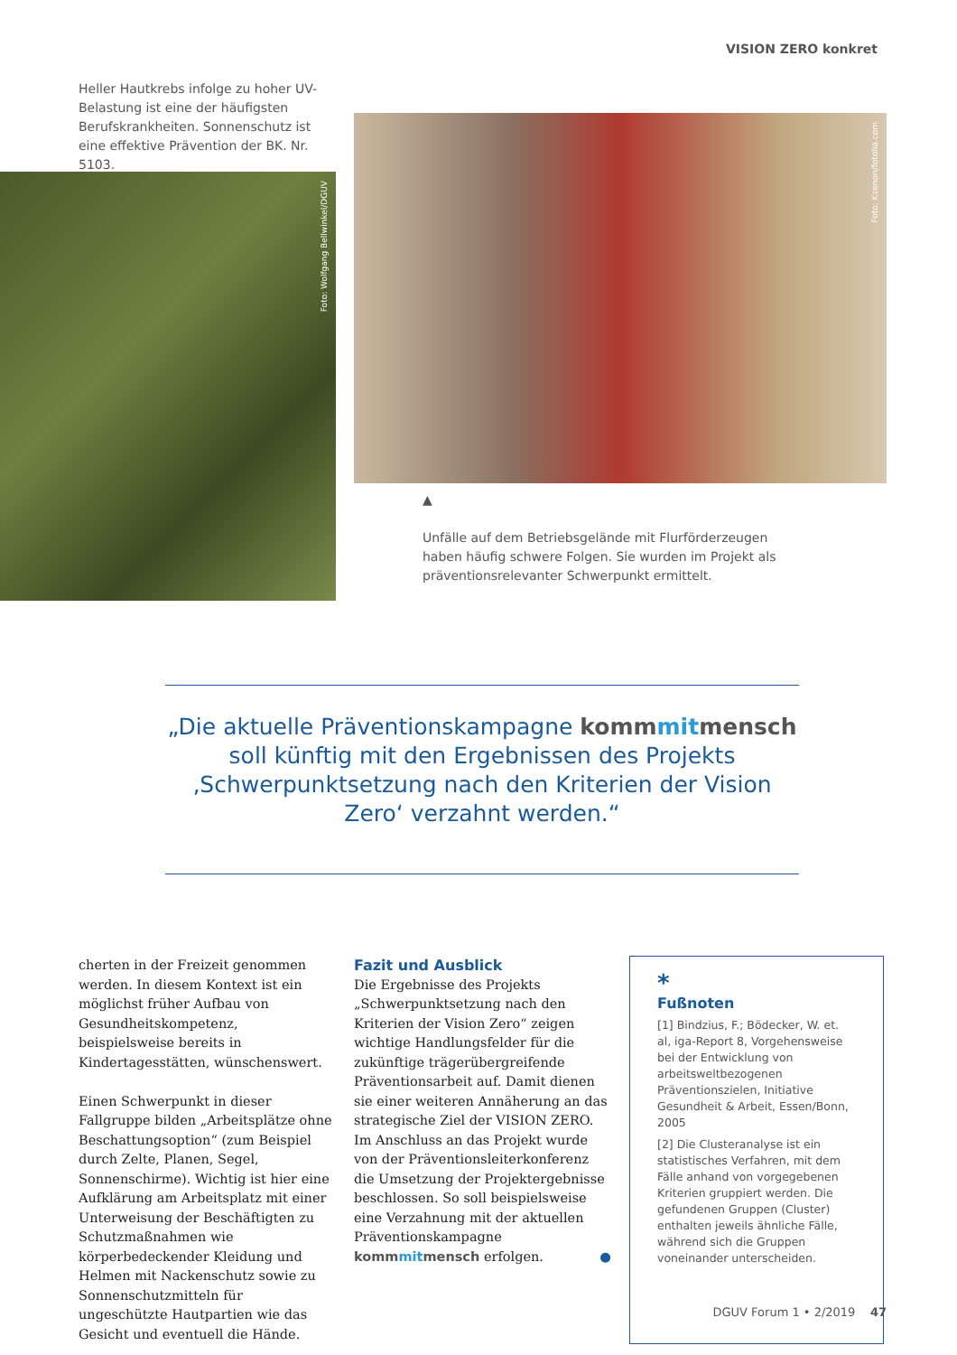VISION ZERO konkret
Heller Hautkrebs infolge zu hoher UV-Belastung ist eine der häufigsten Berufskrankheiten. Sonnenschutz ist eine effektive Prävention der BK. Nr. 5103.
▼
Foto: Wolfgang Bellwinkel/DGUV
Foto: Kzenon/fotolia.com
▲
Unfälle auf dem Betriebsgelände mit Flurförderzeugen haben häufig schwere Folgen. Sie wurden im Projekt als präventionsrelevanter Schwerpunkt ermittelt.
„Die aktuelle Präventionskampagne kommmitmensch soll künftig mit den Ergebnissen des Projekts ‚Schwerpunktsetzung nach den Kriterien der Vision Zero‘ verzahnt werden.“
cherten in der Freizeit genommen werden. In diesem Kontext ist ein möglichst früher Aufbau von Gesundheitskompetenz, beispielsweise bereits in Kindertagesstätten, wünschenswert.
Einen Schwerpunkt in dieser Fallgruppe bilden „Arbeitsplätze ohne Beschattungsoption“ (zum Beispiel durch Zelte, Planen, Segel, Sonnenschirme). Wichtig ist hier eine Aufklärung am Arbeitsplatz mit einer Unterweisung der Beschäftigten zu Schutzmaßnahmen wie körperbedeckender Kleidung und Helmen mit Nackenschutz sowie zu Sonnenschutzmitteln für ungeschützte Hautpartien wie das Gesicht und eventuell die Hände.
Fazit und Ausblick
Die Ergebnisse des Projekts „Schwerpunktsetzung nach den Kriterien der Vision Zero“ zeigen wichtige Handlungsfelder für die zukünftige trägerübergreifende Präventionsarbeit auf. Damit dienen sie einer weiteren Annäherung an das strategische Ziel der VISION ZERO. Im Anschluss an das Projekt wurde von der Präventionsleiterkonferenz die Umsetzung der Projektergebnisse beschlossen. So soll beispielsweise eine Verzahnung mit der aktuellen Präventionskampagne kommmitmensch erfolgen. ●
*
Fußnoten
[1] Bindzius, F.; Bödecker, W. et. al, iga-Report 8, Vorgehensweise bei der Entwicklung von arbeitsweltbezogenen Präventionszielen, Initiative Gesundheit & Arbeit, Essen/Bonn, 2005
[2] Die Clusteranalyse ist ein statistisches Verfahren, mit dem Fälle anhand von vorgegebenen Kriterien gruppiert werden. Die gefundenen Gruppen (Cluster) enthalten jeweils ähnliche Fälle, während sich die Gruppen voneinander unterscheiden.
DGUV Forum 1 • 2/2019 47